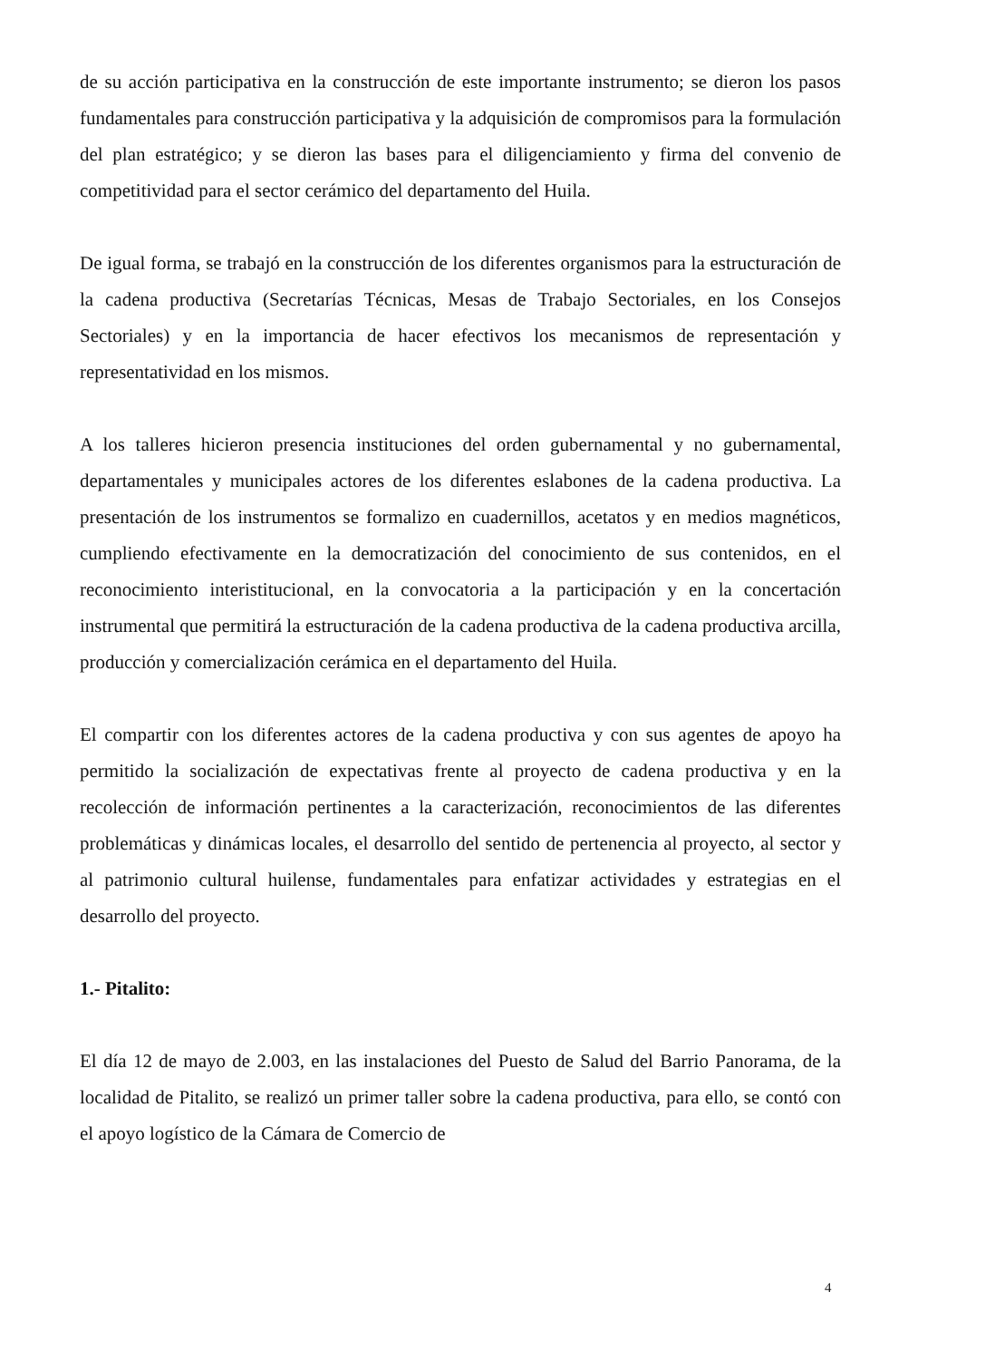de su acción participativa en la construcción de este importante instrumento; se dieron los pasos fundamentales para construcción participativa y la adquisición de compromisos para la formulación del plan estratégico; y se dieron las bases para el diligenciamiento y firma del convenio de competitividad para el sector cerámico del departamento del Huila.
De igual forma, se trabajó en la construcción de los diferentes organismos para la estructuración de la cadena productiva (Secretarías Técnicas, Mesas de Trabajo Sectoriales, en los Consejos Sectoriales) y en la importancia de hacer efectivos los mecanismos de representación y representatividad en los mismos.
A los talleres hicieron presencia instituciones del orden gubernamental y no gubernamental, departamentales y municipales actores de los diferentes eslabones de la cadena productiva. La presentación de los instrumentos se formalizo en cuadernillos, acetatos y en medios magnéticos, cumpliendo efectivamente en la democratización del conocimiento de sus contenidos, en el reconocimiento interistitucional, en la convocatoria a la participación y en la concertación instrumental que permitirá la estructuración de la cadena productiva de la cadena productiva arcilla, producción y comercialización cerámica en el departamento del Huila.
El compartir con los diferentes actores de la cadena productiva y con sus agentes de apoyo ha permitido la socialización de expectativas frente al proyecto de cadena productiva y en la recolección de información pertinentes a la caracterización, reconocimientos de las diferentes problemáticas y dinámicas locales, el desarrollo del sentido de pertenencia al proyecto, al sector y al patrimonio cultural huilense, fundamentales para enfatizar actividades y estrategias en el desarrollo del proyecto.
1.- Pitalito:
El día 12 de mayo de 2.003, en las instalaciones del Puesto de Salud del Barrio Panorama, de la localidad de Pitalito, se realizó un primer taller sobre la cadena productiva, para ello, se contó con el apoyo logístico de la Cámara de Comercio de
4